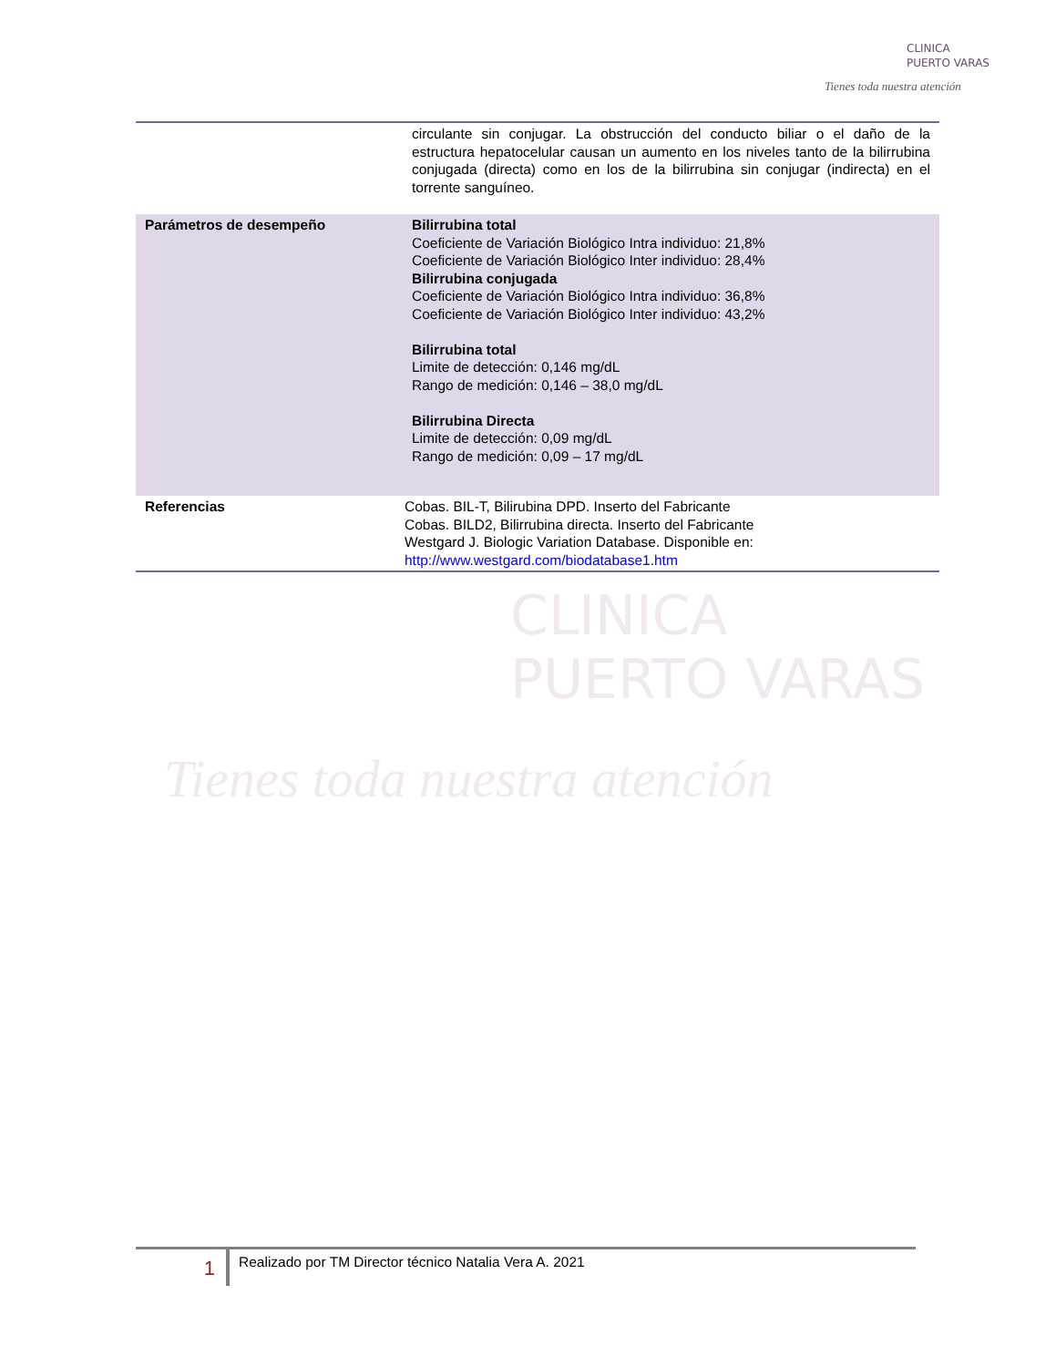CLINICA
PUERTO VARAS
Tienes toda nuestra atención
CLINICA
PUERTO VARAS
Tienes toda nuestra atención
| | circulante sin conjugar. La obstrucción del conducto biliar o el daño de la estructura hepatocelular causan un aumento en los niveles tanto de la bilirrubina conjugada (directa) como en los de la bilirrubina sin conjugar (indirecta) en el torrente sanguíneo. |
| Parámetros de desempeño | Bilirrubina total Coeficiente de Variación Biológico Intra individuo: 21,8% Coeficiente de Variación Biológico Inter individuo: 28,4% Bilirrubina conjugada Coeficiente de Variación Biológico Intra individuo: 36,8% Coeficiente de Variación Biológico Inter individuo: 43,2% Bilirrubina total Limite de detección: 0,146 mg/dL Rango de medición: 0,146 – 38,0 mg/dL Bilirrubina Directa Limite de detección: 0,09 mg/dL Rango de medición: 0,09 – 17 mg/dL |
| Referencias | Cobas. BIL-T, Bilirubina DPD. Inserto del Fabricante Cobas. BILD2, Bilirrubina directa. Inserto del Fabricante Westgard J. Biologic Variation Database. Disponible en: http://www.westgard.com/biodatabase1.htm |
1
Realizado por TM Director técnico Natalia Vera A. 2021